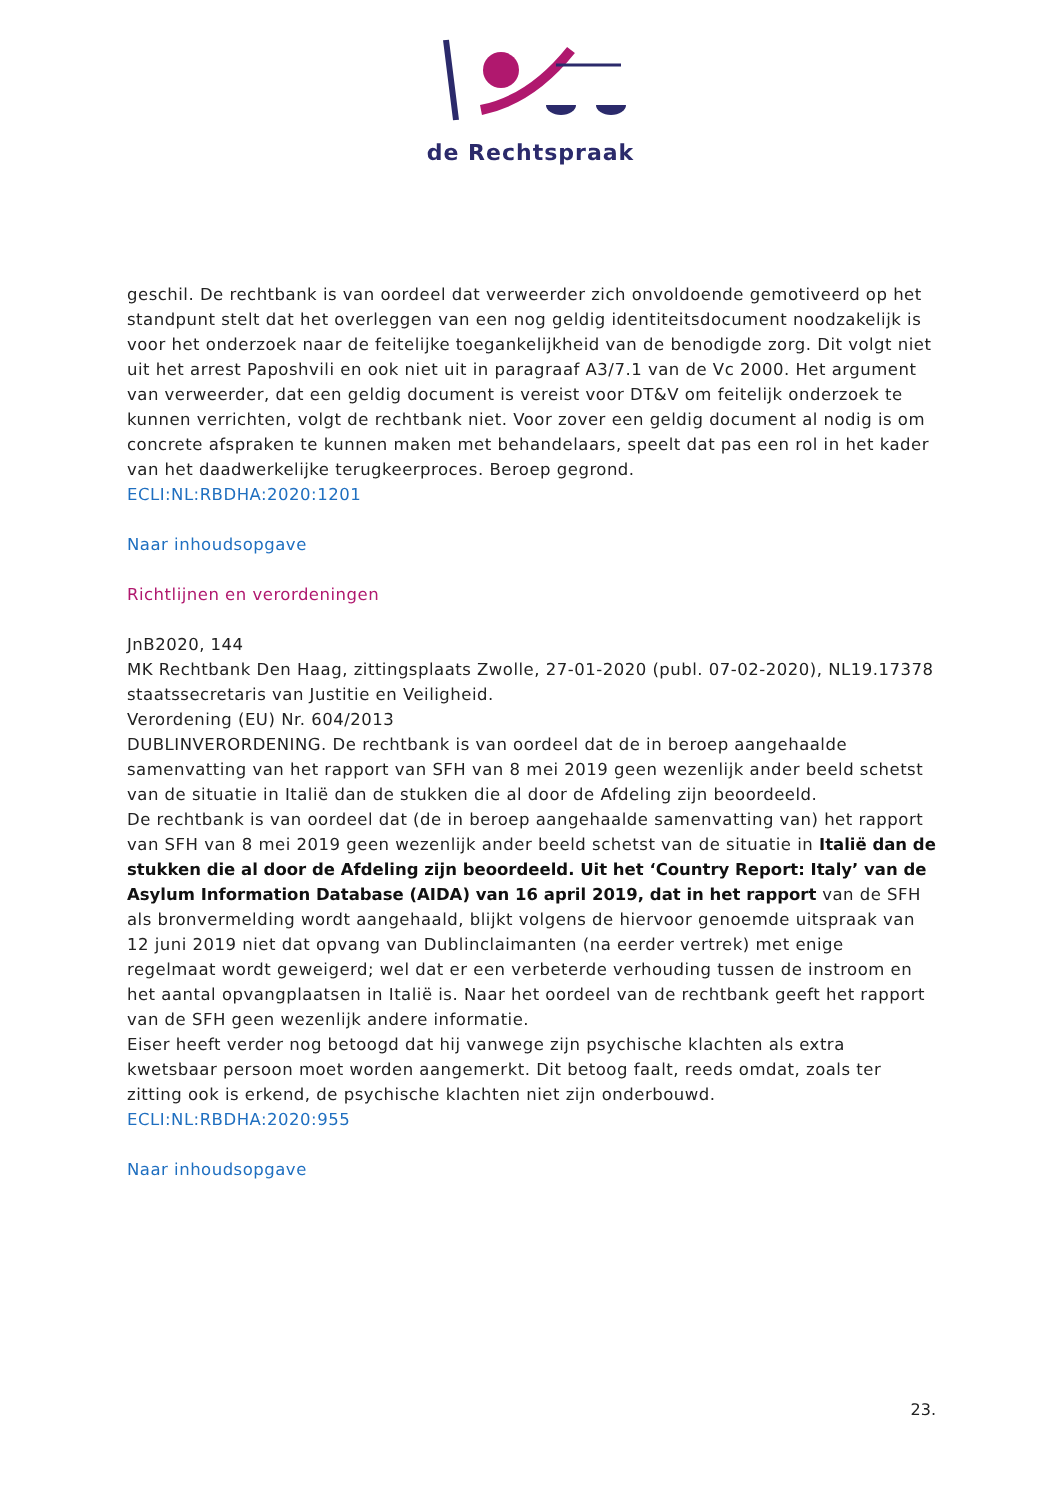de Rechtspraak
geschil. De rechtbank is van oordeel dat verweerder zich onvoldoende gemotiveerd op het standpunt stelt dat het overleggen van een nog geldig identiteitsdocument noodzakelijk is voor het onderzoek naar de feitelijke toegankelijkheid van de benodigde zorg. Dit volgt niet uit het arrest Paposhvili en ook niet uit in paragraaf A3/7.1 van de Vc 2000. Het argument van verweerder, dat een geldig document is vereist voor DT&V om feitelijk onderzoek te kunnen verrichten, volgt de rechtbank niet. Voor zover een geldig document al nodig is om concrete afspraken te kunnen maken met behandelaars, speelt dat pas een rol in het kader van het daadwerkelijke terugkeerproces. Beroep gegrond.
ECLI:NL:RBDHA:2020:1201
Naar inhoudsopgave
Richtlijnen en verordeningen
JnB2020, 144
MK Rechtbank Den Haag, zittingsplaats Zwolle, 27-01-2020 (publ. 07-02-2020), NL19.17378
staatssecretaris van Justitie en Veiligheid.
Verordening (EU) Nr. 604/2013
DUBLINVERORDENING. De rechtbank is van oordeel dat de in beroep aangehaalde samenvatting van het rapport van SFH van 8 mei 2019 geen wezenlijk ander beeld schetst van de situatie in Italië dan de stukken die al door de Afdeling zijn beoordeeld.
De rechtbank is van oordeel dat (de in beroep aangehaalde samenvatting van) het rapport van SFH van 8 mei 2019 geen wezenlijk ander beeld schetst van de situatie in Italië dan de stukken die al door de Afdeling zijn beoordeeld. Uit het ‘Country Report: Italy’ van de Asylum Information Database (AIDA) van 16 april 2019, dat in het rapport van de SFH als bronvermelding wordt aangehaald, blijkt volgens de hiervoor genoemde uitspraak van 12 juni 2019 niet dat opvang van Dublinclaimanten (na eerder vertrek) met enige regelmaat wordt geweigerd; wel dat er een verbeterde verhouding tussen de instroom en het aantal opvangplaatsen in Italië is. Naar het oordeel van de rechtbank geeft het rapport van de SFH geen wezenlijk andere informatie.
Eiser heeft verder nog betoogd dat hij vanwege zijn psychische klachten als extra kwetsbaar persoon moet worden aangemerkt. Dit betoog faalt, reeds omdat, zoals ter zitting ook is erkend, de psychische klachten niet zijn onderbouwd.
ECLI:NL:RBDHA:2020:955
Naar inhoudsopgave
23.